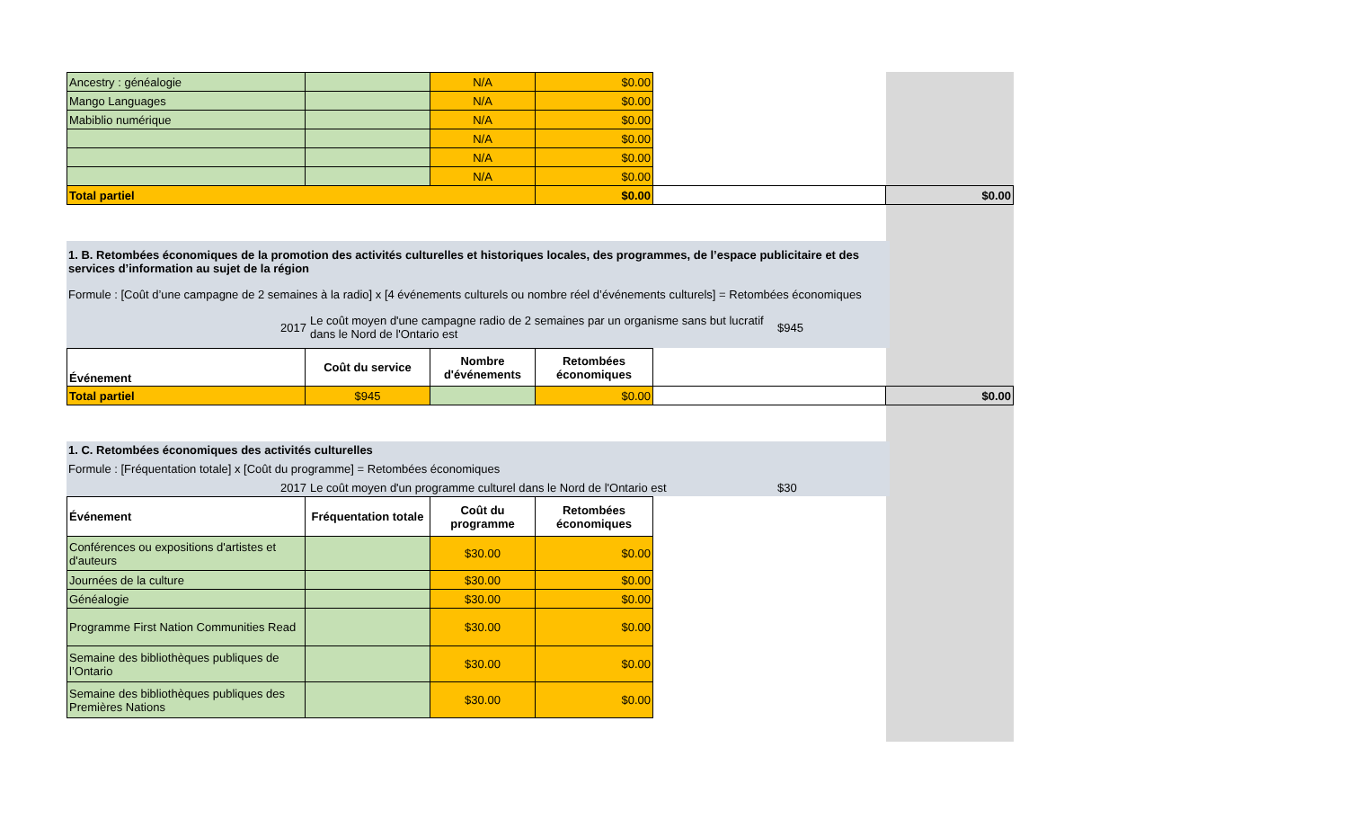| Ancestry : généalogie | | N/A | $0.00 | | |
| Mango Languages | | N/A | $0.00 | | |
| Mabiblio numérique | | N/A | $0.00 | | |
| | | N/A | $0.00 | | |
| | | N/A | $0.00 | | |
| | | N/A | $0.00 | | |
| Total partiel | | | $0.00 | | $0.00 |
1. B. Retombées économiques de la promotion des activités culturelles et historiques locales, des programmes, de l’espace publicitaire et des services d’information au sujet de la région
Formule : [Coût d’une campagne de 2 semaines à la radio] x [4 événements culturels ou nombre réel d’événements culturels] = Retombées économiques
2017 Le coût moyen d'une campagne radio de 2 semaines par un organisme sans but lucratif dans le Nord de l'Ontario est $945
| Événement | Coût du service | Nombre d'événements | Retombées économiques | | |
| Total partiel | $945 | | $0.00 | | $0.00 |
1. C. Retombées économiques des activités culturelles
Formule : [Fréquentation totale] x [Coût du programme] = Retombées économiques
2017 Le coût moyen d'un programme culturel dans le Nord de l'Ontario est $30
| Événement | Fréquentation totale | Coût du programme | Retombées économiques |
| --- | --- | --- | --- |
| Conférences ou expositions d'artistes et d'auteurs | | $30.00 | $0.00 |
| Journées de la culture | | $30.00 | $0.00 |
| Généalogie | | $30.00 | $0.00 |
| Programme First Nation Communities Read | | $30.00 | $0.00 |
| Semaine des bibliothèques publiques de l’Ontario | | $30.00 | $0.00 |
| Semaine des bibliothèques publiques des Premières Nations | | $30.00 | $0.00 |